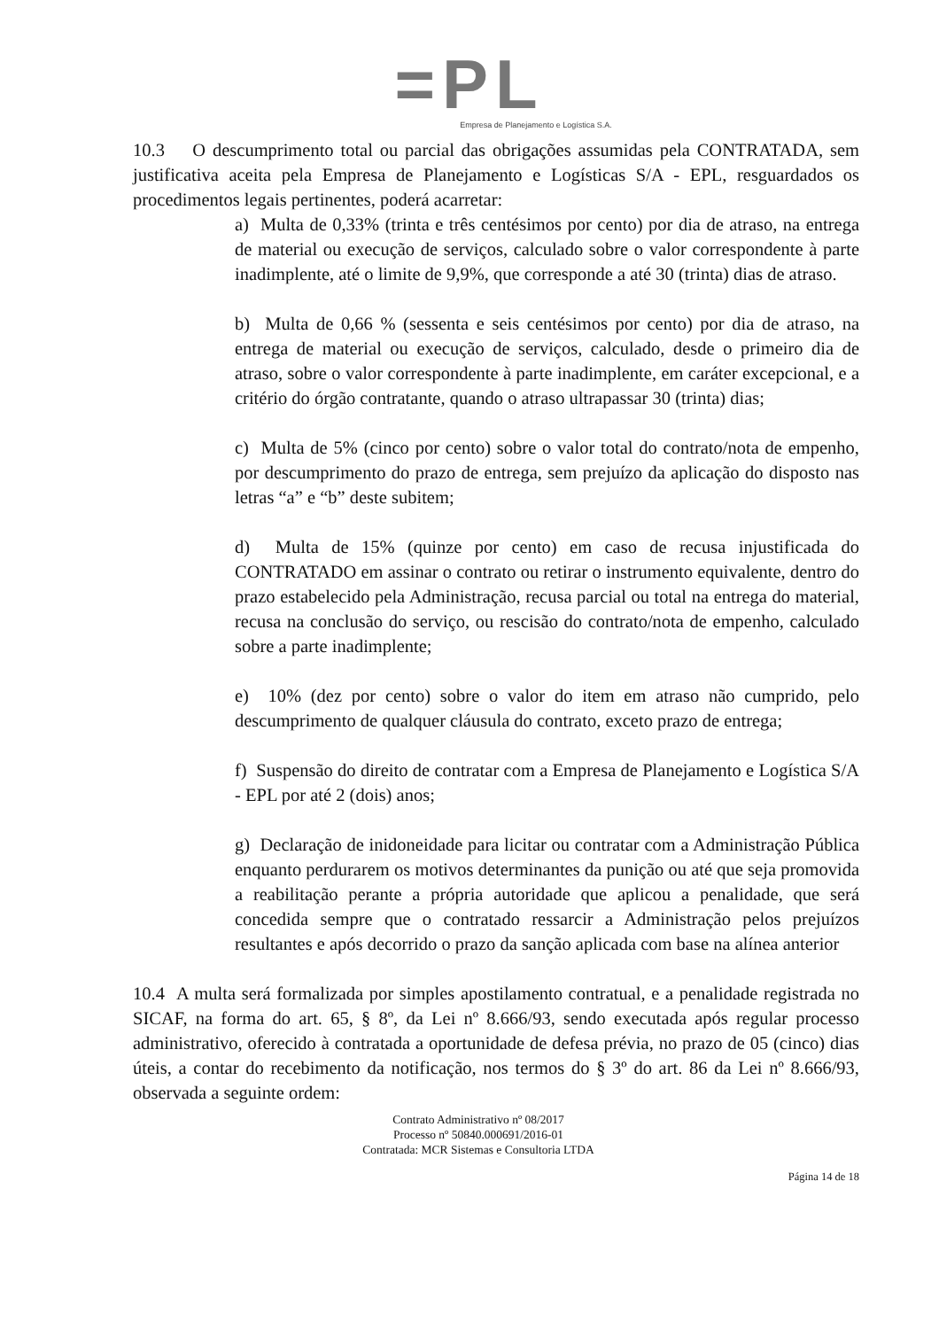=PL
Empresa de Planejamento e Logística S.A.
10.3 O descumprimento total ou parcial das obrigações assumidas pela CONTRATADA, sem justificativa aceita pela Empresa de Planejamento e Logísticas S/A - EPL, resguardados os procedimentos legais pertinentes, poderá acarretar:
a) Multa de 0,33% (trinta e três centésimos por cento) por dia de atraso, na entrega de material ou execução de serviços, calculado sobre o valor correspondente à parte inadimplente, até o limite de 9,9%, que corresponde a até 30 (trinta) dias de atraso.
b) Multa de 0,66 % (sessenta e seis centésimos por cento) por dia de atraso, na entrega de material ou execução de serviços, calculado, desde o primeiro dia de atraso, sobre o valor correspondente à parte inadimplente, em caráter excepcional, e a critério do órgão contratante, quando o atraso ultrapassar 30 (trinta) dias;
c) Multa de 5% (cinco por cento) sobre o valor total do contrato/nota de empenho, por descumprimento do prazo de entrega, sem prejuízo da aplicação do disposto nas letras “a” e “b” deste subitem;
d) Multa de 15% (quinze por cento) em caso de recusa injustificada do CONTRATADO em assinar o contrato ou retirar o instrumento equivalente, dentro do prazo estabelecido pela Administração, recusa parcial ou total na entrega do material, recusa na conclusão do serviço, ou rescisão do contrato/nota de empenho, calculado sobre a parte inadimplente;
e) 10% (dez por cento) sobre o valor do item em atraso não cumprido, pelo descumprimento de qualquer cláusula do contrato, exceto prazo de entrega;
f) Suspensão do direito de contratar com a Empresa de Planejamento e Logística S/A - EPL por até 2 (dois) anos;
g) Declaração de inidoneidade para licitar ou contratar com a Administração Pública enquanto perdurarem os motivos determinantes da punição ou até que seja promovida a reabilitação perante a própria autoridade que aplicou a penalidade, que será concedida sempre que o contratado ressarcir a Administração pelos prejuízos resultantes e após decorrido o prazo da sanção aplicada com base na alínea anterior
10.4 A multa será formalizada por simples apostilamento contratual, e a penalidade registrada no SICAF, na forma do art. 65, § 8º, da Lei nº 8.666/93, sendo executada após regular processo administrativo, oferecido à contratada a oportunidade de defesa prévia, no prazo de 05 (cinco) dias úteis, a contar do recebimento da notificação, nos termos do § 3º do art. 86 da Lei nº 8.666/93, observada a seguinte ordem:
Contrato Administrativo nº 08/2017
Processo nº 50840.000691/2016-01
Contratada: MCR Sistemas e Consultoria LTDA
Página 14 de 18